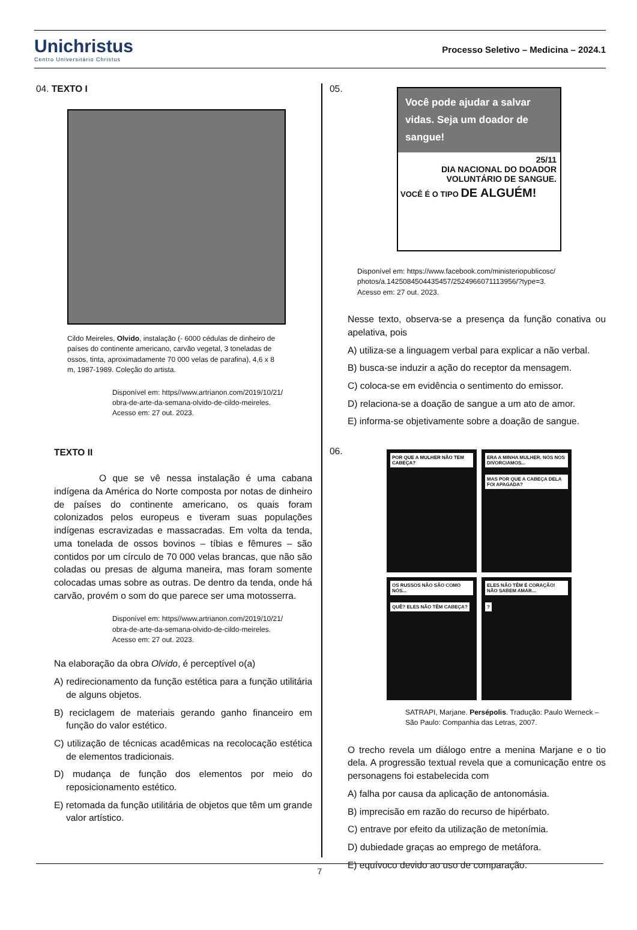Unichristus
Centro Universitário Christus
Processo Seletivo – Medicina – 2024.1
04. TEXTO I
Cildo Meireles, Olvido, instalação (- 6000 cédulas de dinheiro de países do continente americano, carvão vegetal, 3 toneladas de ossos, tinta, aproximadamente 70 000 velas de parafina), 4,6 x 8 m, 1987-1989. Coleção do artista.
Disponível em: https//www.artrianon.com/2019/10/21/
obra-de-arte-da-semana-olvido-de-cildo-meireles.
Acesso em: 27 out. 2023.
TEXTO II
O que se vê nessa instalação é uma cabana indígena da América do Norte composta por notas de dinheiro de países do continente americano, os quais foram colonizados pelos europeus e tiveram suas populações indígenas escravizadas e massacradas. Em volta da tenda, uma tonelada de ossos bovinos – tíbias e fêmures – são contidos por um círculo de 70 000 velas brancas, que não são coladas ou presas de alguma maneira, mas foram somente colocadas umas sobre as outras. De dentro da tenda, onde há carvão, provém o som do que parece ser uma motosserra.
Disponível em: https//www.artrianon.com/2019/10/21/
obra-de-arte-da-semana-olvido-de-cildo-meireles.
Acesso em: 27 out. 2023.
Na elaboração da obra Olvido, é perceptível o(a)
A) redirecionamento da função estética para a função utilitária de alguns objetos.
B) reciclagem de materiais gerando ganho financeiro em função do valor estético.
C) utilização de técnicas acadêmicas na recolocação estética de elementos tradicionais.
D) mudança de função dos elementos por meio do reposicionamento estético.
E) retomada da função utilitária de objetos que têm um grande valor artístico.
05.
Você pode ajudar a salvar vidas. Seja um doador de sangue!
25/11
DIA NACIONAL DO DOADOR VOLUNTÁRIO DE SANGUE.
VOCÊ É O TIPO DE ALGUÉM!
Disponível em: https://www.facebook.com/ministeriopublicosc/
photos/a.1425084504435457/2524966071113956/?type=3.
Acesso em: 27 out. 2023.
Nesse texto, observa-se a presença da função conativa ou apelativa, pois
A) utiliza-se a linguagem verbal para explicar a não verbal.
B) busca-se induzir a ação do receptor da mensagem.
C) coloca-se em evidência o sentimento do emissor.
D) relaciona-se a doação de sangue a um ato de amor.
E) informa-se objetivamente sobre a doação de sangue.
06.
POR QUE A MULHER NÃO TEM CABEÇA?
ERA A MINHA MULHER. NÓS NOS DIVORCIAMOS... MAS POR QUE A CABEÇA DELA FOI APAGADA?
OS RUSSOS NÃO SÃO COMO NÓS... QUÊ? ELES NÃO TÊM CABEÇA?
ELES NÃO TÊM É CORAÇÃO! NÃO SABEM AMAR... ?
SATRAPI, Marjane. Persépolis. Tradução: Paulo Werneck – São Paulo: Companhia das Letras, 2007.
O trecho revela um diálogo entre a menina Marjane e o tio dela. A progressão textual revela que a comunicação entre os personagens foi estabelecida com
A) falha por causa da aplicação de antonomásia.
B) imprecisão em razão do recurso de hipérbato.
C) entrave por efeito da utilização de metonímia.
D) dubiedade graças ao emprego de metáfora.
E) equívoco devido ao uso de comparação.
7